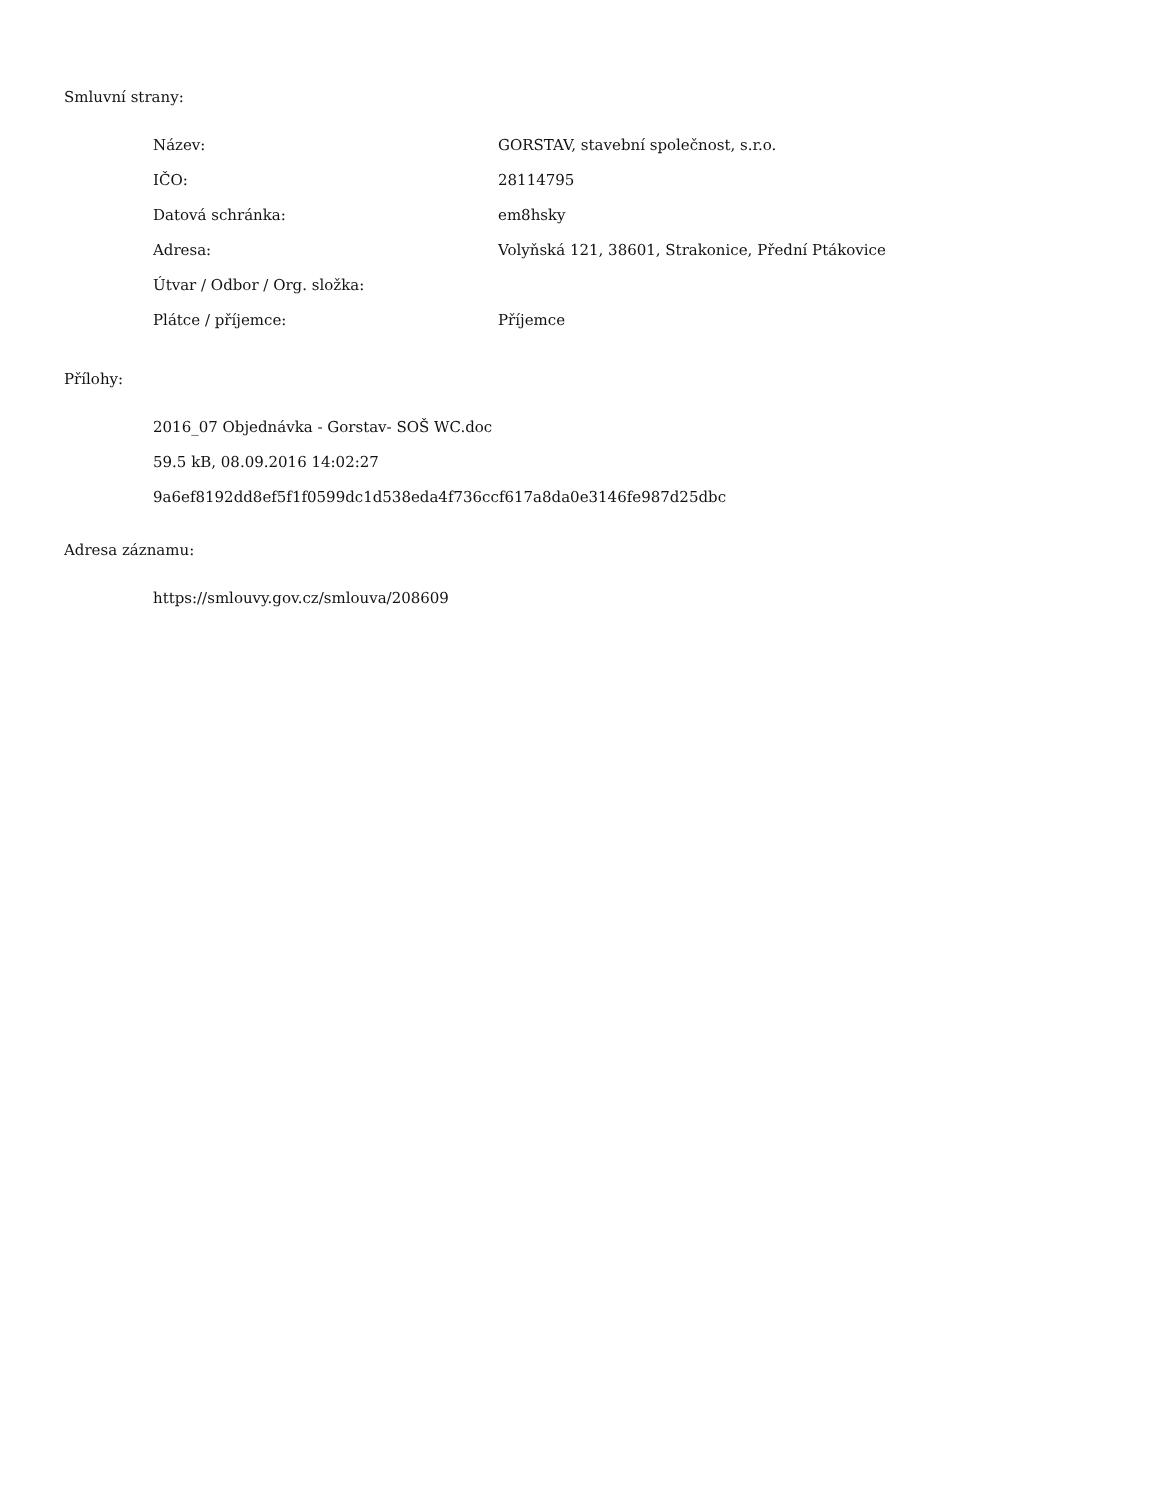Smluvní strany:
| Název: | GORSTAV, stavební společnost, s.r.o. |
| IČO: | 28114795 |
| Datová schránka: | em8hsky |
| Adresa: | Volyňská 121, 38601, Strakonice, Přední Ptákovice |
| Útvar / Odbor / Org. složka: | |
| Plátce / příjemce: | Příjemce |
Přílohy:
2016_07 Objednávka - Gorstav- SOŠ WC.doc
59.5 kB, 08.09.2016 14:02:27
9a6ef8192dd8ef5f1f0599dc1d538eda4f736ccf617a8da0e3146fe987d25dbc
Adresa záznamu:
https://smlouvy.gov.cz/smlouva/208609